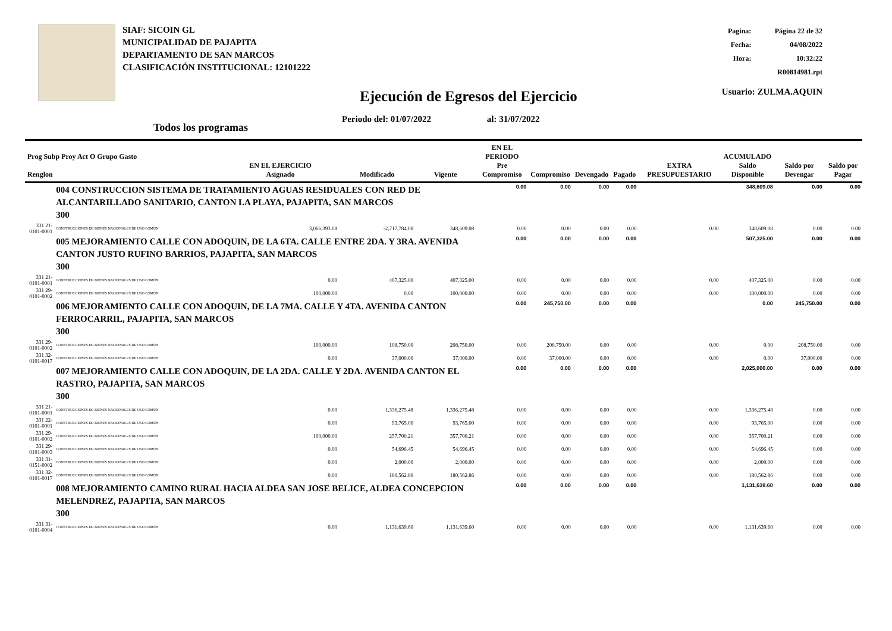SIAF: SICOIN GL
MUNICIPALIDAD DE PAJAPITA
DEPARTAMENTO DE SAN MARCOS
CLASIFICACIÓN INSTITUCIONAL: 12101222
| Pagina: | Página 22 de 32 |
| Fecha: | 04/08/2022 |
| Hora: | 10:32:22 |
| R00814981.rpt | |
| Usuario: ZULMA.AQUIN | |
Ejecución de Egresos del Ejercicio
Periodo del: 01/07/2022 al: 31/07/2022
Todos los programas
| Prog Subp Proy Act O Grupo Gasto Renglon | | EN EL EJERCICIO Asignado | Modificado | Vigente | EN EL PERIODO Pre Compromiso | Compromiso | Devengado | Pagado | EXTRA PRESUPUESTARIO | ACUMULADO Saldo Disponible | Saldo por Devengar | Saldo por Pagar |
| --- | --- | --- | --- | --- | --- | --- | --- | --- | --- | --- | --- | --- |
| | 004 CONSTRUCCION SISTEMA DE TRATAMIENTO AGUAS RESIDUALES CON RED DE ALCANTARILLADO SANITARIO, CANTON LA PLAYA, PAJAPITA, SAN MARCOS 300 | | | | 0.00 | 0.00 | 0.00 | 0.00 | | 348,609.08 | 0.00 | 0.00 |
| 331 21-0101-0001 | CONSTRUCCIONES DE BIENES NACIONALES DE USO COMÚN | 3,066,393.08 | -2,717,784.00 | 348,609.08 | 0.00 | 0.00 | 0.00 | 0.00 | 0.00 | 348,609.08 | 0.00 | 0.00 |
| | 005 MEJORAMIENTO CALLE CON ADOQUIN, DE LA 6TA. CALLE ENTRE 2DA. Y 3RA. AVENIDA CANTON JUSTO RUFINO BARRIOS, PAJAPITA, SAN MARCOS 300 | | | | 0.00 | 0.00 | 0.00 | 0.00 | | 507,325.00 | 0.00 | 0.00 |
| 331 21-0101-0001 | CONSTRUCCIONES DE BIENES NACIONALES DE USO COMÚN | 0.00 | 407,325.00 | 407,325.00 | 0.00 | 0.00 | 0.00 | 0.00 | 0.00 | 407,325.00 | 0.00 | 0.00 |
| 331 29-0101-0002 | CONSTRUCCIONES DE BIENES NACIONALES DE USO COMÚN | 100,000.00 | 0.00 | 100,000.00 | 0.00 | 0.00 | 0.00 | 0.00 | 0.00 | 100,000.00 | 0.00 | 0.00 |
| | 006 MEJORAMIENTO CALLE CON ADOQUIN, DE LA 7MA. CALLE Y 4TA. AVENIDA CANTON FERROCARRIL, PAJAPITA, SAN MARCOS 300 | | | | 0.00 | 245,750.00 | 0.00 | 0.00 | | 0.00 | 245,750.00 | 0.00 |
| 331 29-0101-0002 | CONSTRUCCIONES DE BIENES NACIONALES DE USO COMÚN | 100,000.00 | 108,750.00 | 208,750.00 | 0.00 | 208,750.00 | 0.00 | 0.00 | 0.00 | 0.00 | 208,750.00 | 0.00 |
| 331 32-0101-0017 | CONSTRUCCIONES DE BIENES NACIONALES DE USO COMÚN | 0.00 | 37,000.00 | 37,000.00 | 0.00 | 37,000.00 | 0.00 | 0.00 | 0.00 | 0.00 | 37,000.00 | 0.00 |
| | 007 MEJORAMIENTO CALLE CON ADOQUIN, DE LA 2DA. CALLE Y 2DA. AVENIDA CANTON EL RASTRO, PAJAPITA, SAN MARCOS 300 | | | | 0.00 | 0.00 | 0.00 | 0.00 | | 2,025,000.00 | 0.00 | 0.00 |
| 331 21-0101-0001 | CONSTRUCCIONES DE BIENES NACIONALES DE USO COMÚN | 0.00 | 1,336,275.48 | 1,336,275.48 | 0.00 | 0.00 | 0.00 | 0.00 | 0.00 | 1,336,275.48 | 0.00 | 0.00 |
| 331 22-0101-0001 | CONSTRUCCIONES DE BIENES NACIONALES DE USO COMÚN | 0.00 | 93,765.00 | 93,765.00 | 0.00 | 0.00 | 0.00 | 0.00 | 0.00 | 93,765.00 | 0.00 | 0.00 |
| 331 29-0101-0002 | CONSTRUCCIONES DE BIENES NACIONALES DE USO COMÚN | 100,000.00 | 257,700.21 | 357,700.21 | 0.00 | 0.00 | 0.00 | 0.00 | 0.00 | 357,700.21 | 0.00 | 0.00 |
| 331 29-0101-0003 | CONSTRUCCIONES DE BIENES NACIONALES DE USO COMÚN | 0.00 | 54,696.45 | 54,696.45 | 0.00 | 0.00 | 0.00 | 0.00 | 0.00 | 54,696.45 | 0.00 | 0.00 |
| 331 31-0151-0002 | CONSTRUCCIONES DE BIENES NACIONALES DE USO COMÚN | 0.00 | 2,000.00 | 2,000.00 | 0.00 | 0.00 | 0.00 | 0.00 | 0.00 | 2,000.00 | 0.00 | 0.00 |
| 331 32-0101-0017 | CONSTRUCCIONES DE BIENES NACIONALES DE USO COMÚN | 0.00 | 180,562.86 | 180,562.86 | 0.00 | 0.00 | 0.00 | 0.00 | 0.00 | 180,562.86 | 0.00 | 0.00 |
| | 008 MEJORAMIENTO CAMINO RURAL HACIA ALDEA SAN JOSE BELICE, ALDEA CONCEPCION MELENDREZ, PAJAPITA, SAN MARCOS 300 | | | | 0.00 | 0.00 | 0.00 | 0.00 | | 1,131,639.60 | 0.00 | 0.00 |
| 331 31-0101-0004 | CONSTRUCCIONES DE BIENES NACIONALES DE USO COMÚN | 0.00 | 1,131,639.60 | 1,131,639.60 | 0.00 | 0.00 | 0.00 | 0.00 | 0.00 | 1,131,639.60 | 0.00 | 0.00 |